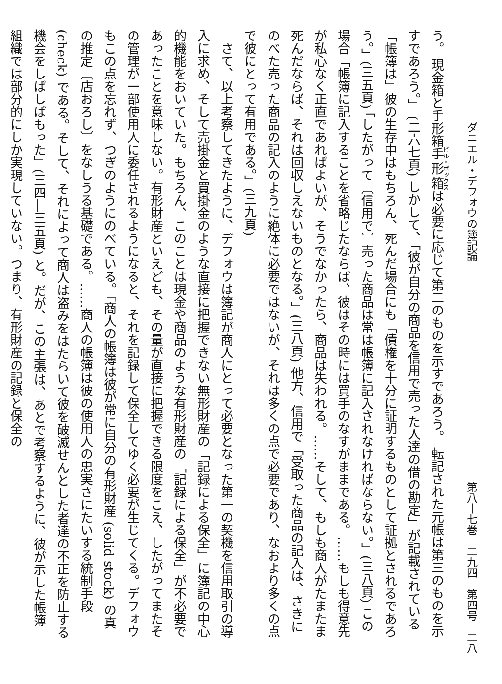ダニエル・デフォウの簿記論 第八十七巻　二九四　第四号　二八
う。 現金箱と手形箱手形箱は必要に応じて第二のものを示すであろう。 転記された元帳は第三のものを示すであろう。」 (二六七頁) しかして、「彼が自分の商品を信用で売った人達の借の勘定」が記載されている「帳簿は」彼の生存中はもちろん、死んだ場合にも「債権を十分に証明するものとして証拠とされるであろう。」(三五頁) 「したがって〔信用で〕売った商品は常は帳簿に記入されなければならない。」(三八頁) この場合「帳簿に記入することを省略じたならば、彼はその時には買手のなすがままである。……もしも得意先が私心なく正直であればよいが、そうでなかったら、商品は失われる。……そして、もしも商人がたまたま死んだならば、それは回収しえないものとなる。」(三八頁) 他方、信用で「受取った商品の記入は、さきにのべた売った商品の記入のように絶体に必要ではないが、それは多くの点で必要であり、なおより多くの点で彼にとって有用である。」(三九頁)
　さて、以上考察してきたように、デフォウは簿記が商人にとって必要となった第一の契機を信用取引の導入に求め、そして売掛金と買掛金のような直接に把握できない無形財産の「記録による保全」に簿記の中心的機能をおいていた。もちろん、このことは現金や商品のような有形財産の「記録による保全」が不必要であったことを意味しない。有形財産といえども、その量が直接に把握できる限度をこえ、したがってまたその管理が一部使用人に委任されるようになると、それを記録して保全してゆく必要が生じてくる。デフォウもこの点を忘れず、つぎのようにのべている。「商人の帳簿は彼が常に自分の有形財産 (solid stock) の真の推定〔店おろし〕をなしうる基礎である。……商人の帳簿は彼の使用人の忠実さにたいする統制手段 (check) である。そして、それによって商人は盗みをはたらいて彼を破滅せんとした者達の不正を防止する機会をしばしばもった」(三四―三五頁) と。だが、この主張は、あとで考察するように、彼が示した帳簿組織では部分的にしか実現していない。つまり、有形財産の記録と保全の